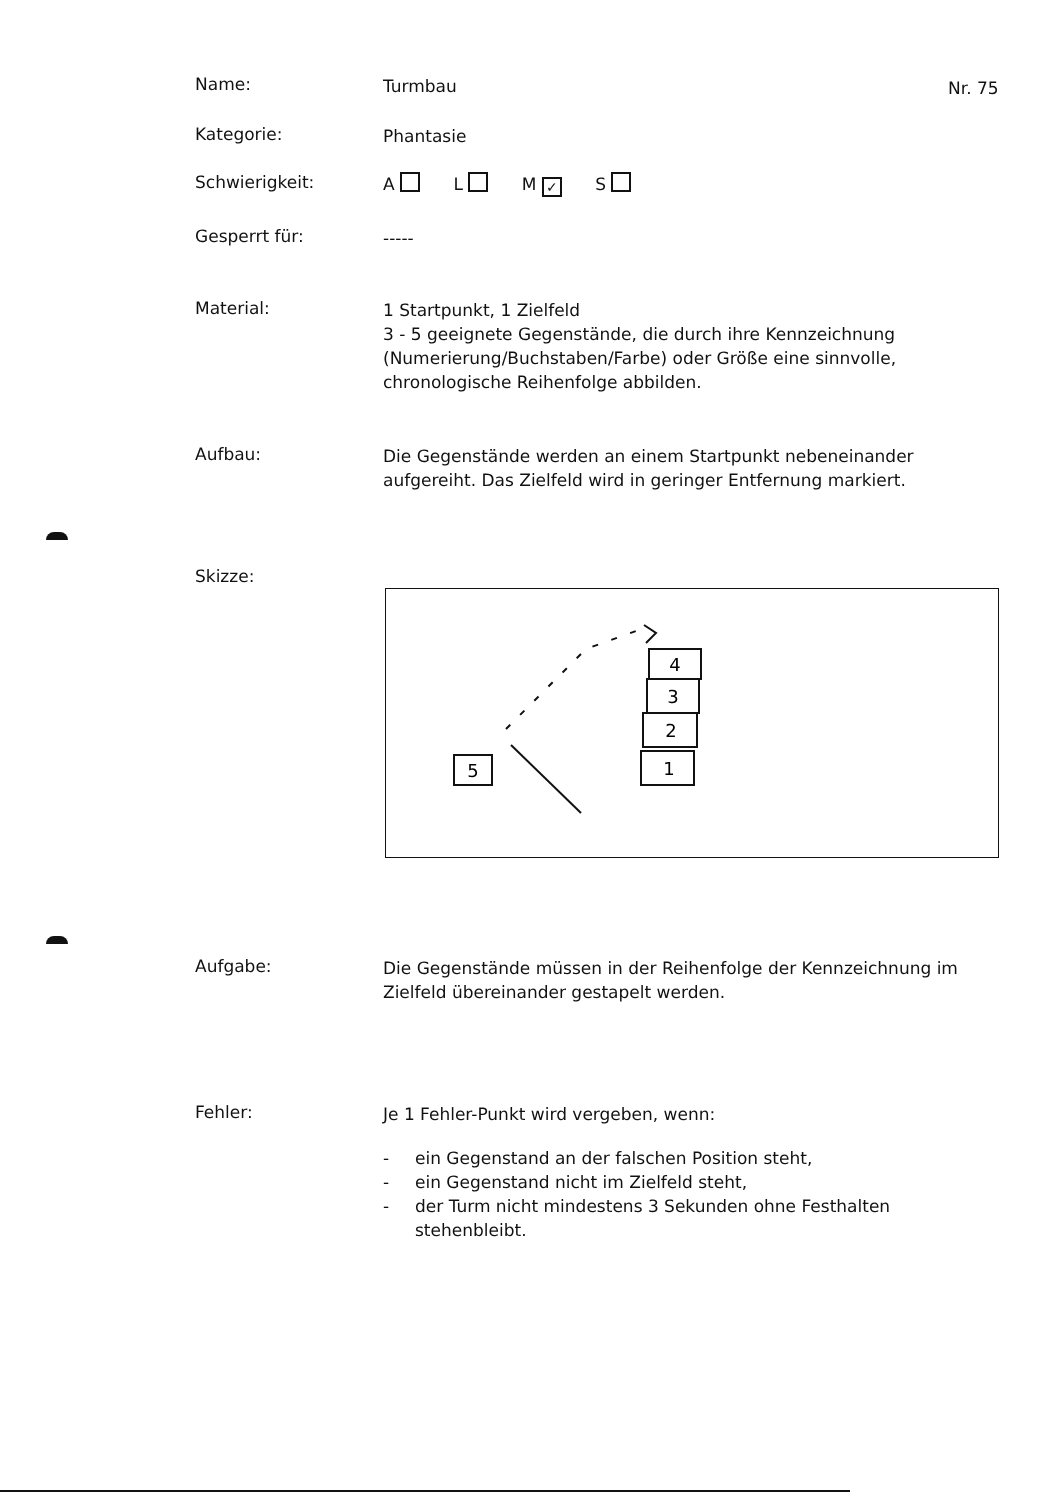Nr. 75
Name:
Turmbau
Kategorie:
Phantasie
Schwierigkeit:
A L M ✓ S
Gesperrt für:
-----
Material:
1 Startpunkt, 1 Zielfeld
3 - 5 geeignete Gegenstände, die durch ihre Kennzeichnung (Numerierung/Buchstaben/Farbe) oder Größe eine sinnvolle, chronologische Reihenfolge abbilden.
Aufbau:
Die Gegenstände werden an einem Startpunkt nebeneinander aufgereiht. Das Zielfeld wird in geringer Entfernung markiert.
Skizze:
5
1
2
3
4
Aufgabe:
Die Gegenstände müssen in der Reihenfolge der Kennzeichnung im Zielfeld übereinander gestapelt werden.
Fehler:
Je 1 Fehler-Punkt wird vergeben, wenn:
- ein Gegenstand an der falschen Position steht,
- ein Gegenstand nicht im Zielfeld steht,
- der Turm nicht mindestens 3 Sekunden ohne Festhalten stehenbleibt.